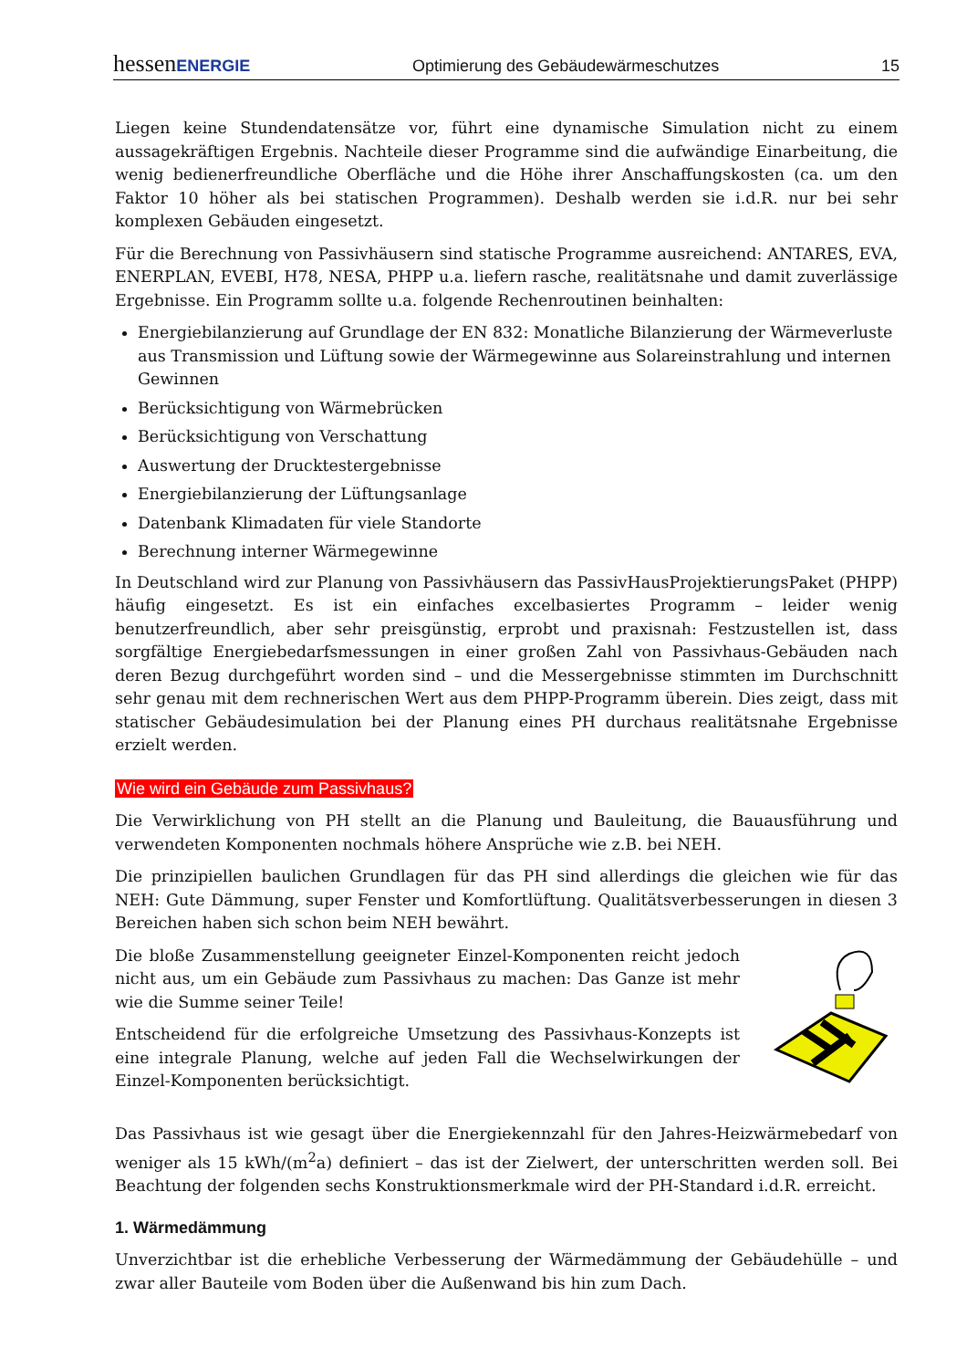hessenENERGIE Optimierung des Gebäudewärmeschutzes 15
Liegen keine Stundendatensätze vor, führt eine dynamische Simulation nicht zu einem aussagekräftigen Ergebnis. Nachteile dieser Programme sind die aufwändige Einarbeitung, die wenig bedienerfreundliche Oberfläche und die Höhe ihrer Anschaffungskosten (ca. um den Faktor 10 höher als bei statischen Programmen). Deshalb werden sie i.d.R. nur bei sehr komplexen Gebäuden eingesetzt.
Für die Berechnung von Passivhäusern sind statische Programme ausreichend: ANTARES, EVA, ENERPLAN, EVEBI, H78, NESA, PHPP u.a. liefern rasche, realitätsnahe und damit zuverlässige Ergebnisse. Ein Programm sollte u.a. folgende Rechenroutinen beinhalten:
Energiebilanzierung auf Grundlage der EN 832: Monatliche Bilanzierung der Wärmeverluste aus Transmission und Lüftung sowie der Wärmegewinne aus Solareinstrahlung und internen Gewinnen
Berücksichtigung von Wärmebrücken
Berücksichtigung von Verschattung
Auswertung der Drucktestergebnisse
Energiebilanzierung der Lüftungsanlage
Datenbank Klimadaten für viele Standorte
Berechnung interner Wärmegewinne
In Deutschland wird zur Planung von Passivhäusern das PassivHausProjektierungsPaket (PHPP) häufig eingesetzt. Es ist ein einfaches excelbasiertes Programm – leider wenig benutzerfreundlich, aber sehr preisgünstig, erprobt und praxisnah: Festzustellen ist, dass sorgfältige Energiebedarfsmessungen in einer großen Zahl von Passivhaus-Gebäuden nach deren Bezug durchgeführt worden sind – und die Messergebnisse stimmten im Durchschnitt sehr genau mit dem rechnerischen Wert aus dem PHPP-Programm überein. Dies zeigt, dass mit statischer Gebäudesimulation bei der Planung eines PH durchaus realitätsnahe Ergebnisse erzielt werden.
Wie wird ein Gebäude zum Passivhaus?
Die Verwirklichung von PH stellt an die Planung und Bauleitung, die Bauausführung und verwendeten Komponenten nochmals höhere Ansprüche wie z.B. bei NEH.
Die prinzipiellen baulichen Grundlagen für das PH sind allerdings die gleichen wie für das NEH: Gute Dämmung, super Fenster und Komfortlüftung. Qualitätsverbesserungen in diesen 3 Bereichen haben sich schon beim NEH bewährt.
Die bloße Zusammenstellung geeigneter Einzel-Komponenten reicht jedoch nicht aus, um ein Gebäude zum Passivhaus zu machen: Das Ganze ist mehr wie die Summe seiner Teile!
Entscheidend für die erfolgreiche Umsetzung des Passivhaus-Konzepts ist eine integrale Planung, welche auf jeden Fall die Wechselwirkungen der Einzel-Komponenten berücksichtigt.
Das Passivhaus ist wie gesagt über die Energiekennzahl für den Jahres-Heizwärmebedarf von weniger als 15 kWh/(m<sup>2</sup>a) definiert – das ist der Zielwert, der unterschritten werden soll. Bei Beachtung der folgenden sechs Konstruktionsmerkmale wird der PH-Standard i.d.R. erreicht.
1. Wärmedämmung
Unverzichtbar ist die erhebliche Verbesserung der Wärmedämmung der Gebäudehülle – und zwar aller Bauteile vom Boden über die Außenwand bis hin zum Dach.